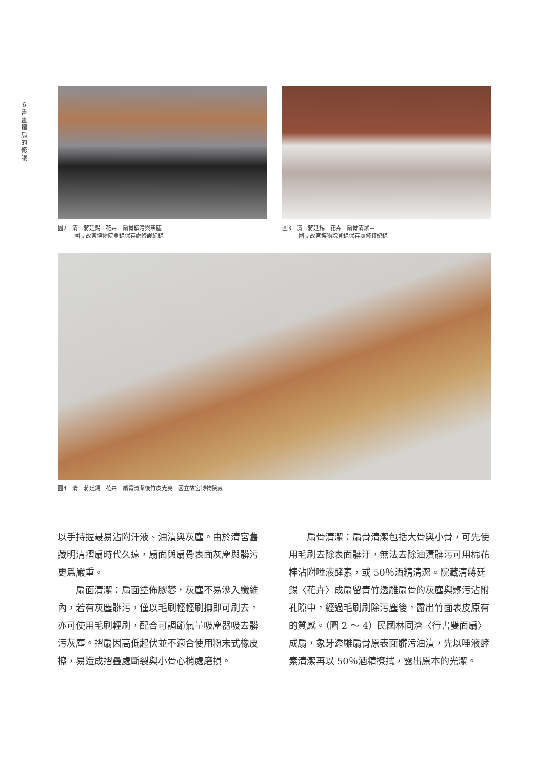6
書
畫
摺
扇
的
修
護
圖2　清　蔣廷錫　花卉　扇骨髒污與灰塵
　　　國立故宮博物院登錄保存處修護紀錄
圖3　清　蔣廷錫　花卉　扇骨清潔中
　　　國立故宮博物院登錄保存處修護紀錄
圖4　清　蔣廷錫　花卉　扇骨清潔後竹皮光亮　國立故宮博物院藏
以手持握最易沾附汗液、油漬與灰塵。由於清宮舊藏明清摺扇時代久遠，扇面與扇骨表面灰塵與髒污更爲嚴重。
　　扇面清潔：扇面塗佈膠礬，灰塵不易滲入纖維內，若有灰塵髒污，僅以毛刷輕輕刷撫即可刷去，亦可使用毛刷輕刷，配合可調節氣量吸塵器吸去髒污灰塵。摺扇因高低起伏並不適合使用粉末式橡皮擦，易造成摺疊處斷裂與小骨心梢處磨損。
　　扇骨清潔：扇骨清潔包括大骨與小骨，可先使用毛刷去除表面髒汙，無法去除油漬髒污可用棉花棒沾附唾液酵素，或 50％酒精清潔。院藏清蔣廷錫〈花卉〉成扇留青竹透雕扇骨的灰塵與髒污沾附孔隙中，經過毛刷刷除污塵後，露出竹面表皮原有的質感。（圖 2 ～ 4）民國林同濟〈行書雙面扇〉成扇，象牙透雕扇骨原表面髒污油漬，先以唾液酵素清潔再以 50％酒精擦拭，露出原本的光潔。